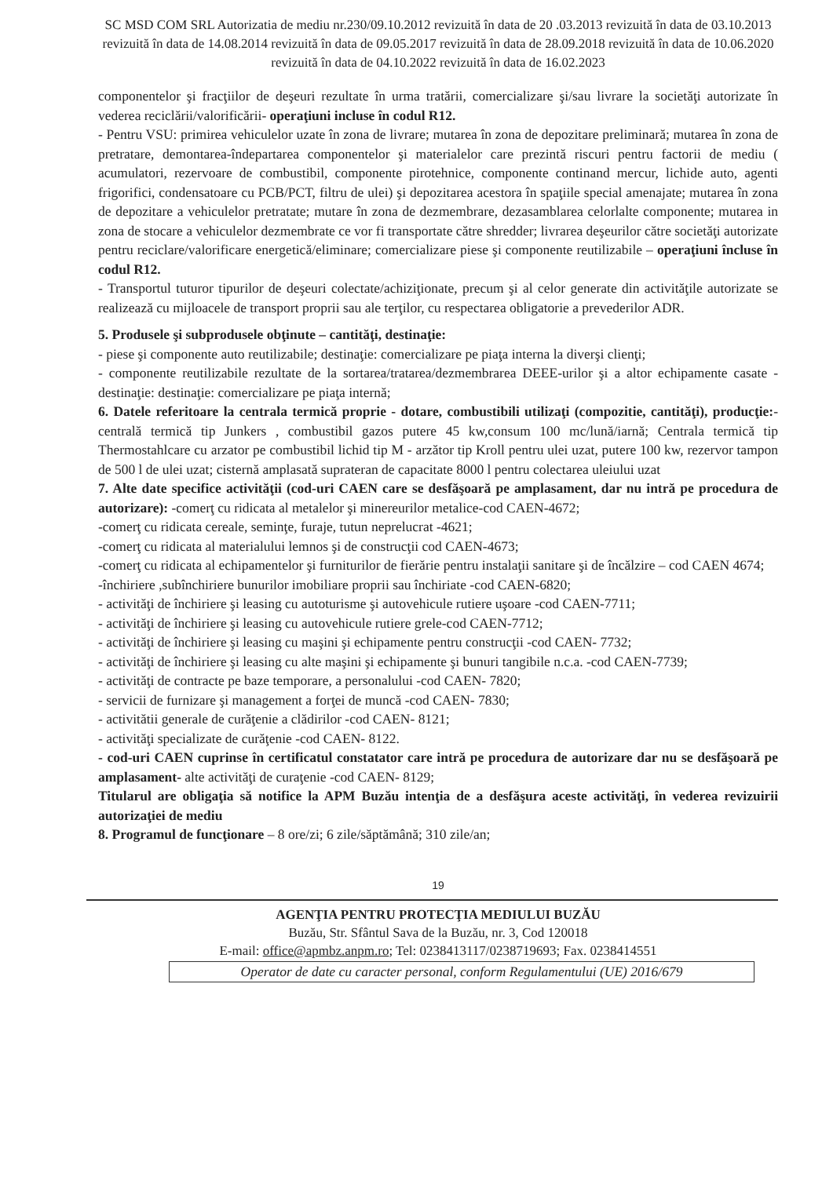SC MSD COM SRL Autorizatia de mediu nr.230/09.10.2012 revizuită în data de 20 .03.2013 revizuită în data de 03.10.2013 revizuită în data de 14.08.2014 revizuită în data de 09.05.2017 revizuită în data de 28.09.2018 revizuită în data de 10.06.2020 revizuită în data de 04.10.2022 revizuită în data de 16.02.2023
componentelor şi fracţiilor de deşeuri rezultate în urma tratării, comercializare şi/sau livrare la societăţi autorizate în vederea reciclării/valorificării- operaţiuni incluse în codul R12.
- Pentru VSU: primirea vehiculelor uzate în zona de livrare; mutarea în zona de depozitare preliminară; mutarea în zona de pretratare, demontarea-îndepartarea componentelor şi materialelor care prezintă riscuri pentru factorii de mediu ( acumulatori, rezervoare de combustibil, componente pirotehnice, componente continand mercur, lichide auto, agenti frigorifici, condensatoare cu PCB/PCT, filtru de ulei) şi depozitarea acestora în spaţiile special amenajate; mutarea în zona de depozitare a vehiculelor pretratate; mutare în zona de dezmembrare, dezasamblarea celorlalte componente; mutarea in zona de stocare a vehiculelor dezmembrate ce vor fi transportate către shredder; livrarea deşeurilor către societăţi autorizate pentru reciclare/valorificare energetică/eliminare; comercializare piese şi componente reutilizabile – operaţiuni încluse în codul R12.
- Transportul tuturor tipurilor de deşeuri colectate/achiziţionate, precum şi al celor generate din activităţile autorizate se realizează cu mijloacele de transport proprii sau ale terţilor, cu respectarea obligatorie a prevederilor ADR.
5. Produsele şi subprodusele obţinute – cantităţi, destinaţie:
- piese şi componente auto reutilizabile; destinaţie: comercializare pe piaţa interna la diverşi clienţi;
- componente reutilizabile rezultate de la sortarea/tratarea/dezmembrarea DEEE-urilor şi a altor echipamente casate - destinaţie: destinaţie: comercializare pe piaţa internă;
6. Datele referitoare la centrala termică proprie - dotare, combustibili utilizaţi (compozitie, cantităţi), producţie:-centrală termică tip Junkers , combustibil gazos putere 45 kw,consum 100 mc/lună/iarnă; Centrala termică tip Thermostahlcare cu arzator pe combustibil lichid tip M - arzător tip Kroll pentru ulei uzat, putere 100 kw, rezervor tampon de 500 l de ulei uzat; cisternă amplasată suprateran de capacitate 8000 l pentru colectarea uleiului uzat
7. Alte date specifice activităţii (cod-uri CAEN care se desfăşoară pe amplasament, dar nu intră pe procedura de autorizare): -comerţ cu ridicata al metalelor şi minereurilor metalice-cod CAEN-4672;
-comerţ cu ridicata cereale, seminţe, furaje, tutun neprelucrat -4621;
-comerţ cu ridicata al materialului lemnos şi de construcţii cod CAEN-4673;
-comerţ cu ridicata al echipamentelor şi furniturilor de fierărie pentru instalaţii sanitare şi de încălzire – cod CAEN 4674;
-închiriere ,subînchiriere bunurilor imobiliare proprii sau închiriate -cod CAEN-6820;
- activităţi de închiriere şi leasing cu autoturisme şi autovehicule rutiere uşoare -cod CAEN-7711;
- activităţi de închiriere şi leasing cu autovehicule rutiere grele-cod CAEN-7712;
- activităţi de închiriere şi leasing cu maşini şi echipamente pentru construcţii -cod CAEN- 7732;
- activităţi de închiriere şi leasing cu alte maşini şi echipamente şi bunuri tangibile n.c.a. -cod CAEN-7739;
- activităţi de contracte pe baze temporare, a personalului -cod CAEN- 7820;
- servicii de furnizare şi management a forţei de muncă -cod CAEN- 7830;
- activitătii generale de curăţenie a clădirilor -cod CAEN- 8121;
- activităţi specializate de curăţenie -cod CAEN- 8122.
- cod-uri CAEN cuprinse în certificatul constatator care intră pe procedura de autorizare dar nu se desfăşoară pe amplasament- alte activităţi de curaţenie -cod CAEN- 8129;
Titularul are obligaţia să notifice la APM Buzău intenţia de a desfăşura aceste activităţi, în vederea revizuirii autorizaţiei de mediu
8. Programul de funcţionare – 8 ore/zi; 6 zile/săptămână; 310 zile/an;
19
AGENŢIA PENTRU PROTECŢIA MEDIULUI BUZĂU
Buzău, Str. Sfântul Sava de la Buzău, nr. 3, Cod 120018
E-mail: office@apmbz.anpm.ro; Tel: 0238413117/0238719693; Fax. 0238414551
Operator de date cu caracter personal, conform Regulamentului (UE) 2016/679